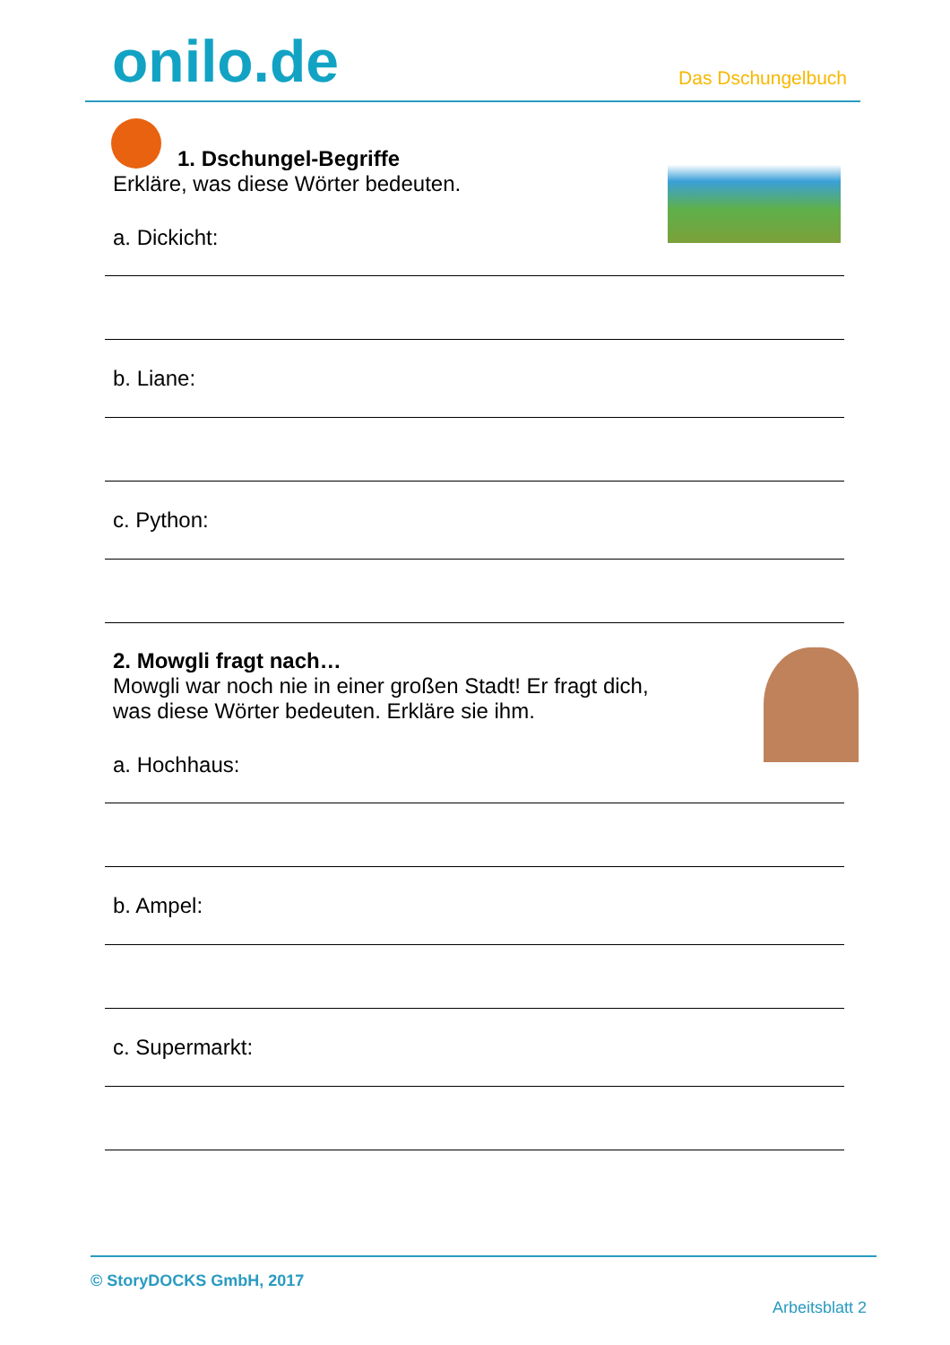onilo.de Das Dschungelbuch
1. Dschungel-Begriffe
Erkläre, was diese Wörter bedeuten.
a. Dickicht:
b. Liane:
c. Python:
2. Mowgli fragt nach…
Mowgli war noch nie in einer großen Stadt! Er fragt dich,
was diese Wörter bedeuten. Erkläre sie ihm.
a. Hochhaus:
b. Ampel:
c. Supermarkt:
© StoryDOCKS GmbH, 2017
Arbeitsblatt 2